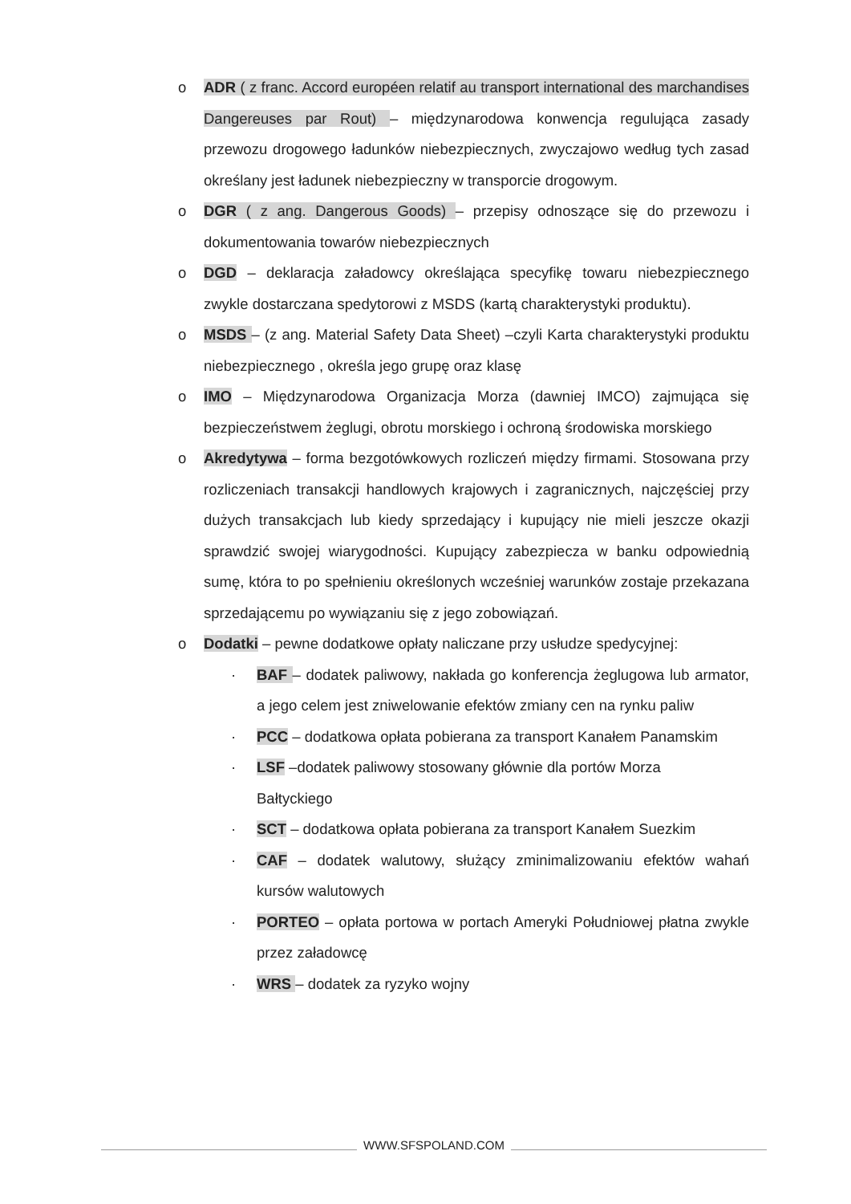o ADR ( z franc. Accord européen relatif au transport international des marchandises Dangereuses par Rout) – międzynarodowa konwencja regulująca zasady przewozu drogowego ładunków niebezpiecznych, zwyczajowo według tych zasad określany jest ładunek niebezpieczny w transporcie drogowym.
o DGR ( z ang. Dangerous Goods) – przepisy odnoszące się do przewozu i dokumentowania towarów niebezpiecznych
o DGD – deklaracja załadowcy określająca specyfikę towaru niebezpiecznego zwykle dostarczana spedytorowi z MSDS (kartą charakterystyki produktu).
o MSDS – (z ang. Material Safety Data Sheet) –czyli Karta charakterystyki produktu niebezpiecznego , określa jego grupę oraz klasę
o IMO – Międzynarodowa Organizacja Morza (dawniej IMCO) zajmująca się bezpieczeństwem żeglugi, obrotu morskiego i ochroną środowiska morskiego
o Akredytywa – forma bezgotówkowych rozliczeń między firmami. Stosowana przy rozliczeniach transakcji handlowych krajowych i zagranicznych, najczęściej przy dużych transakcjach lub kiedy sprzedający i kupujący nie mieli jeszcze okazji sprawdzić swojej wiarygodności. Kupujący zabezpiecza w banku odpowiednią sumę, która to po spełnieniu określonych wcześniej warunków zostaje przekazana sprzedającemu po wywiązaniu się z jego zobowiązań.
o Dodatki – pewne dodatkowe opłaty naliczane przy usłudze spedycyjnej:
· BAF – dodatek paliwowy, nakłada go konferencja żeglugowa lub armator, a jego celem jest zniwelowanie efektów zmiany cen na rynku paliw
· PCC – dodatkowa opłata pobierana za transport Kanałem Panamskim
· LSF –dodatek paliwowy stosowany głównie dla portów Morza
Bałtyckiego
· SCT – dodatkowa opłata pobierana za transport Kanałem Suezkim
· CAF – dodatek walutowy, służący zminimalizowaniu efektów wahań kursów walutowych
· PORTEO – opłata portowa w portach Ameryki Południowej płatna zwykle przez załadowcę
· WRS – dodatek za ryzyko wojny
WWW.SFSPOLAND.COM